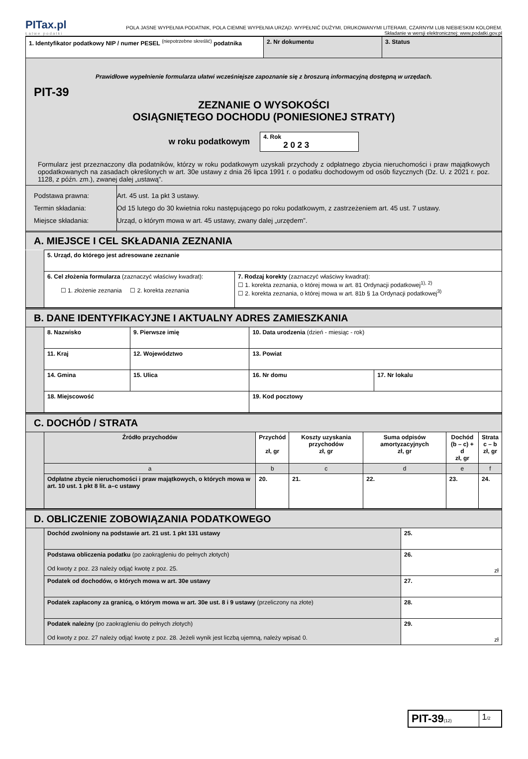PITax.pl
Łatwe podatki
POLA JASNE WYPEŁNIA PODATNIK, POLA CIEMNE WYPEŁNIA URZĄD. WYPEŁNIĆ DUŻYMI, DRUKOWANYMI LITERAMI, CZARNYM LUB NIEBIESKIM KOLOREM.
Składanie w wersji elektronicznej: www.podatki.gov.pl
| 1. Identyfikator podatkowy NIP / numer PESEL <sup>(niepotrzebne skreślić)</sup> podatnika | 2. Nr dokumentu | 3. Status |
Prawidłowe wypełnienie formularza ułatwi wcześniejsze zapoznanie się z broszurą informacyjną dostępną w urzędach.
PIT-39
ZEZNANIE O WYSOKOŚCI
OSIĄGNIĘTEGO DOCHODU (PONIESIONEJ STRATY)
w roku podatkowym
4. Rok
2 0 2 3
Formularz jest przeznaczony dla podatników, którzy w roku podatkowym uzyskali przychody z odpłatnego zbycia nieruchomości i praw majątkowych opodatkowanych na zasadach określonych w art. 30e ustawy z dnia 26 lipca 1991 r. o podatku dochodowym od osób fizycznych (Dz. U. z 2021 r. poz. 1128, z późn. zm.), zwanej dalej „ustawą”.
| Podstawa prawna: Termin składania: Miejsce składania: | Art. 45 ust. 1a pkt 3 ustawy. Od 15 lutego do 30 kwietnia roku następującego po roku podatkowym, z zastrzeżeniem art. 45 ust. 7 ustawy. Urząd, o którym mowa w art. 45 ustawy, zwany dalej „urzędem”. |
A. MIEJSCE I CEL SKŁADANIA ZEZNANIA
| | 5. Urząd, do którego jest adresowane zeznanie | |
| | 6. Cel złożenia formularza (zaznaczyć właściwy kwadrat): ☐ 1. złożenie zeznania ☐ 2. korekta zeznania | 7. Rodzaj korekty (zaznaczyć właściwy kwadrat): ☐ 1. korekta zeznania, o której mowa w art. 81 Ordynacji podatkowej<sup>1), 2)</sup> ☐ 2. korekta zeznania, o której mowa w art. 81b § 1a Ordynacji podatkowej<sup>3)</sup> |
B. DANE IDENTYFIKACYJNE I AKTUALNY ADRES ZAMIESZKANIA
| | 8. Nazwisko | | 9. Pierwsze imię | 10. Data urodzenia (dzień - miesiąc - rok) | |
| | 11. Kraj | 12. Województwo | | 13. Powiat | |
| | 14. Gmina | | 15. Ulica | 16. Nr domu | 17. Nr lokalu |
| | 18. Miejscowość | | | 19. Kod pocztowy | |
C. DOCHÓD / STRATA
| | Źródło przychodów | Przychód zł, gr | Koszty uzyskania przychodów zł, gr | Suma odpisów amortyzacyjnych zł, gr | Dochód (b – c) + d zł, gr | Strata c – b zł, gr |
| | a | b | c | d | e | f |
| | Odpłatne zbycie nieruchomości i praw majątkowych, o których mowa w art. 10 ust. 1 pkt 8 lit. a–c ustawy | 20. | 21. | 22. | 23. | 24. |
D. OBLICZENIE ZOBOWIĄZANIA PODATKOWEGO
| | Dochód zwolniony na podstawie art. 21 ust. 1 pkt 131 ustawy | 25. |
| | Podstawa obliczenia podatku (po zaokrągleniu do pełnych złotych) Od kwoty z poz. 23 należy odjąć kwotę z poz. 25. | 26. zł |
| | Podatek od dochodów, o których mowa w art. 30e ustawy | 27. |
| | Podatek zapłacony za granicą, o którym mowa w art. 30e ust. 8 i 9 ustawy (przeliczony na złote) | 28. |
| | Podatek należny (po zaokrągleniu do pełnych złotych) Od kwoty z poz. 27 należy odjąć kwotę z poz. 28. Jeżeli wynik jest liczbą ujemną, należy wpisać 0. | 29. zł |
| PIT-39 (12) | 1 /2 |